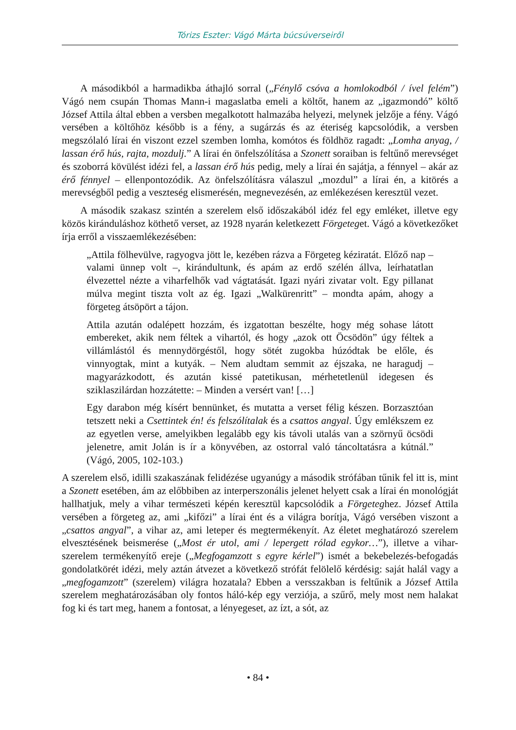Tórizs Eszter: Vágó Márta búcsúverseiről
A másodikból a harmadikba áthajló sorral („Fénylő csóva a homlokodból / ível felém”) Vágó nem csupán Thomas Mann-i magaslatba emeli a költőt, hanem az „igazmondó” költő József Attila által ebben a versben megalkotott halmazába helyezi, melynek jelzője a fény. Vágó versében a költőhöz később is a fény, a sugárzás és az éteriség kapcsolódik, a versben megszólaló lírai én viszont ezzel szemben lomha, komótos és földhöz ragadt: „Lomha anyag, / lassan érő hús, rajta, mozdulj.” A lírai én önfelszólítása a Szonett soraiban is feltűnő merevséget és szoborrá kövülést idézi fel, a lassan érő hús pedig, mely a lírai én sajátja, a fénnyel – akár az érő fénnyel – ellenpontozódik. Az önfelszólításra válaszul „mozdul” a lírai én, a kitörés a merevségből pedig a veszteség elismerésén, megnevezésén, az emlékezésen keresztül vezet.
A második szakasz szintén a szerelem első időszakából idéz fel egy emléket, illetve egy közös kiránduláshoz köthető verset, az 1928 nyarán keletkezett Förgeteget. Vágó a következőket írja erről a visszaemlékezésében:
„Attila fölhevülve, ragyogva jött le, kezében rázva a Förgeteg kéziratát. Előző nap – valami ünnep volt –, kirándultunk, és apám az erdő szélén állva, leírhatatlan élvezettel nézte a viharfelhők vad vágtatását. Igazi nyári zivatar volt. Egy pillanat múlva megint tiszta volt az ég. Igazi „Walkürenritt” – mondta apám, ahogy a förgeteg átsöpört a tájon.
Attila azután odalépett hozzám, és izgatottan beszélte, hogy még sohase látott embereket, akik nem féltek a vihartól, és hogy „azok ott Öcsödön” úgy féltek a villámlástól és mennydörgéstől, hogy sötét zugokba húzódtak be előle, és vinnyogtak, mint a kutyák. – Nem aludtam semmit az éjszaka, ne haragudj – magyarázkodott, és azután kissé patetikusan, mérhetetlenül idegesen és sziklaszilárdan hozzátette: – Minden a versért van! […]
Egy darabon még kísért bennünket, és mutatta a verset félig készen. Borzasztóan tetszett neki a Csettintek én! és felszólítalak és a csattos angyal. Úgy emlékszem ez az egyetlen verse, amelyikben legalább egy kis távoli utalás van a szörnyű öcsödi jelenetre, amit Jolán is ír a könyvében, az ostorral való táncoltatásra a kútnál.” (Vágó, 2005, 102-103.)
A szerelem első, idilli szakaszának felidézése ugyanúgy a második strófában tűnik fel itt is, mint a Szonett esetében, ám az előbbiben az interperszonális jelenet helyett csak a lírai én monológját hallhatjuk, mely a vihar természeti képén keresztül kapcsolódik a Förgeteghez. József Attila versében a förgeteg az, ami „kifőzi” a lírai ént és a világra borítja, Vágó versében viszont a „csattos angyal”, a vihar az, ami leteper és megtermékenyít. Az életet meghatározó szerelem elvesztésének beismerése („Most ér utol, ami / lepergett rólad egykor…”), illetve a vihar-szerelem termékenyítő ereje („Megfogamzott s egyre kérlel”) ismét a bekebelezés-befogadás gondolatkörét idézi, mely aztán átvezet a következő strófát felölelő kérdésig: saját halál vagy a „megfogamzott” (szerelem) világra hozatala? Ebben a versszakban is feltűnik a József Attila szerelem meghatározásában oly fontos háló-kép egy verziója, a szűrő, mely most nem halakat fog ki és tart meg, hanem a fontosat, a lényegeset, az ízt, a sót, az
• 84 •